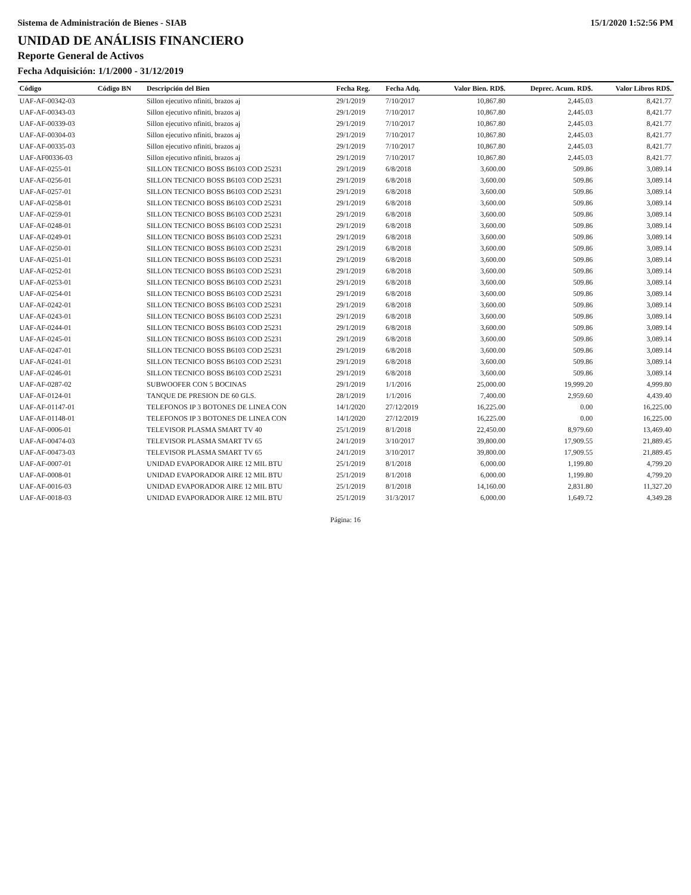Sistema de Administración de Bienes - SIAB 15/1/2020 1:52:56 PM
UNIDAD DE ANÁLISIS FINANCIERO
Reporte General de Activos
Fecha Adquisición: 1/1/2000 - 31/12/2019
| Código | Código BN | Descripción del Bien | Fecha Reg. | Fecha Adq. | Valor Bien. RD$. | Deprec. Acum. RD$. | Valor Libros RD$. |
| --- | --- | --- | --- | --- | --- | --- | --- |
| UAF-AF-00342-03 | | Sillon ejecutivo nfiniti, brazos aj | 29/1/2019 | 7/10/2017 | 10,867.80 | 2,445.03 | 8,421.77 |
| UAF-AF-00343-03 | | Sillon ejecutivo nfiniti, brazos aj | 29/1/2019 | 7/10/2017 | 10,867.80 | 2,445.03 | 8,421.77 |
| UAF-AF-00339-03 | | Sillon ejecutivo nfiniti, brazos aj | 29/1/2019 | 7/10/2017 | 10,867.80 | 2,445.03 | 8,421.77 |
| UAF-AF-00304-03 | | Sillon ejecutivo nfiniti, brazos aj | 29/1/2019 | 7/10/2017 | 10,867.80 | 2,445.03 | 8,421.77 |
| UAF-AF-00335-03 | | Sillon ejecutivo nfiniti, brazos aj | 29/1/2019 | 7/10/2017 | 10,867.80 | 2,445.03 | 8,421.77 |
| UAF-AF00336-03 | | Sillon ejecutivo nfiniti, brazos aj | 29/1/2019 | 7/10/2017 | 10,867.80 | 2,445.03 | 8,421.77 |
| UAF-AF-0255-01 | | SILLON TECNICO BOSS B6103 COD 25231 | 29/1/2019 | 6/8/2018 | 3,600.00 | 509.86 | 3,089.14 |
| UAF-AF-0256-01 | | SILLON TECNICO BOSS B6103 COD 25231 | 29/1/2019 | 6/8/2018 | 3,600.00 | 509.86 | 3,089.14 |
| UAF-AF-0257-01 | | SILLON TECNICO BOSS B6103 COD 25231 | 29/1/2019 | 6/8/2018 | 3,600.00 | 509.86 | 3,089.14 |
| UAF-AF-0258-01 | | SILLON TECNICO BOSS B6103 COD 25231 | 29/1/2019 | 6/8/2018 | 3,600.00 | 509.86 | 3,089.14 |
| UAF-AF-0259-01 | | SILLON TECNICO BOSS B6103 COD 25231 | 29/1/2019 | 6/8/2018 | 3,600.00 | 509.86 | 3,089.14 |
| UAF-AF-0248-01 | | SILLON TECNICO BOSS B6103 COD 25231 | 29/1/2019 | 6/8/2018 | 3,600.00 | 509.86 | 3,089.14 |
| UAF-AF-0249-01 | | SILLON TECNICO BOSS B6103 COD 25231 | 29/1/2019 | 6/8/2018 | 3,600.00 | 509.86 | 3,089.14 |
| UAF-AF-0250-01 | | SILLON TECNICO BOSS B6103 COD 25231 | 29/1/2019 | 6/8/2018 | 3,600.00 | 509.86 | 3,089.14 |
| UAF-AF-0251-01 | | SILLON TECNICO BOSS B6103 COD 25231 | 29/1/2019 | 6/8/2018 | 3,600.00 | 509.86 | 3,089.14 |
| UAF-AF-0252-01 | | SILLON TECNICO BOSS B6103 COD 25231 | 29/1/2019 | 6/8/2018 | 3,600.00 | 509.86 | 3,089.14 |
| UAF-AF-0253-01 | | SILLON TECNICO BOSS B6103 COD 25231 | 29/1/2019 | 6/8/2018 | 3,600.00 | 509.86 | 3,089.14 |
| UAF-AF-0254-01 | | SILLON TECNICO BOSS B6103 COD 25231 | 29/1/2019 | 6/8/2018 | 3,600.00 | 509.86 | 3,089.14 |
| UAF-AF-0242-01 | | SILLON TECNICO BOSS B6103 COD 25231 | 29/1/2019 | 6/8/2018 | 3,600.00 | 509.86 | 3,089.14 |
| UAF-AF-0243-01 | | SILLON TECNICO BOSS B6103 COD 25231 | 29/1/2019 | 6/8/2018 | 3,600.00 | 509.86 | 3,089.14 |
| UAF-AF-0244-01 | | SILLON TECNICO BOSS B6103 COD 25231 | 29/1/2019 | 6/8/2018 | 3,600.00 | 509.86 | 3,089.14 |
| UAF-AF-0245-01 | | SILLON TECNICO BOSS B6103 COD 25231 | 29/1/2019 | 6/8/2018 | 3,600.00 | 509.86 | 3,089.14 |
| UAF-AF-0247-01 | | SILLON TECNICO BOSS B6103 COD 25231 | 29/1/2019 | 6/8/2018 | 3,600.00 | 509.86 | 3,089.14 |
| UAF-AF-0241-01 | | SILLON TECNICO BOSS B6103 COD 25231 | 29/1/2019 | 6/8/2018 | 3,600.00 | 509.86 | 3,089.14 |
| UAF-AF-0246-01 | | SILLON TECNICO BOSS B6103 COD 25231 | 29/1/2019 | 6/8/2018 | 3,600.00 | 509.86 | 3,089.14 |
| UAF-AF-0287-02 | | SUBWOOFER CON 5 BOCINAS | 29/1/2019 | 1/1/2016 | 25,000.00 | 19,999.20 | 4,999.80 |
| UAF-AF-0124-01 | | TANQUE DE PRESION DE 60 GLS. | 28/1/2019 | 1/1/2016 | 7,400.00 | 2,959.60 | 4,439.40 |
| UAF-AF-01147-01 | | TELEFONOS IP 3 BOTONES DE LINEA CON | 14/1/2020 | 27/12/2019 | 16,225.00 | 0.00 | 16,225.00 |
| UAF-AF-01148-01 | | TELEFONOS IP 3 BOTONES DE LINEA CON | 14/1/2020 | 27/12/2019 | 16,225.00 | 0.00 | 16,225.00 |
| UAF-AF-0006-01 | | TELEVISOR PLASMA SMART TV 40 | 25/1/2019 | 8/1/2018 | 22,450.00 | 8,979.60 | 13,469.40 |
| UAF-AF-00474-03 | | TELEVISOR PLASMA SMART TV 65 | 24/1/2019 | 3/10/2017 | 39,800.00 | 17,909.55 | 21,889.45 |
| UAF-AF-00473-03 | | TELEVISOR PLASMA SMART TV 65 | 24/1/2019 | 3/10/2017 | 39,800.00 | 17,909.55 | 21,889.45 |
| UAF-AF-0007-01 | | UNIDAD EVAPORADOR AIRE 12 MIL BTU | 25/1/2019 | 8/1/2018 | 6,000.00 | 1,199.80 | 4,799.20 |
| UAF-AF-0008-01 | | UNIDAD EVAPORADOR AIRE 12 MIL BTU | 25/1/2019 | 8/1/2018 | 6,000.00 | 1,199.80 | 4,799.20 |
| UAF-AF-0016-03 | | UNIDAD EVAPORADOR AIRE 12 MIL BTU | 25/1/2019 | 8/1/2018 | 14,160.00 | 2,831.80 | 11,327.20 |
| UAF-AF-0018-03 | | UNIDAD EVAPORADOR AIRE 12 MIL BTU | 25/1/2019 | 31/3/2017 | 6,000.00 | 1,649.72 | 4,349.28 |
Página: 16